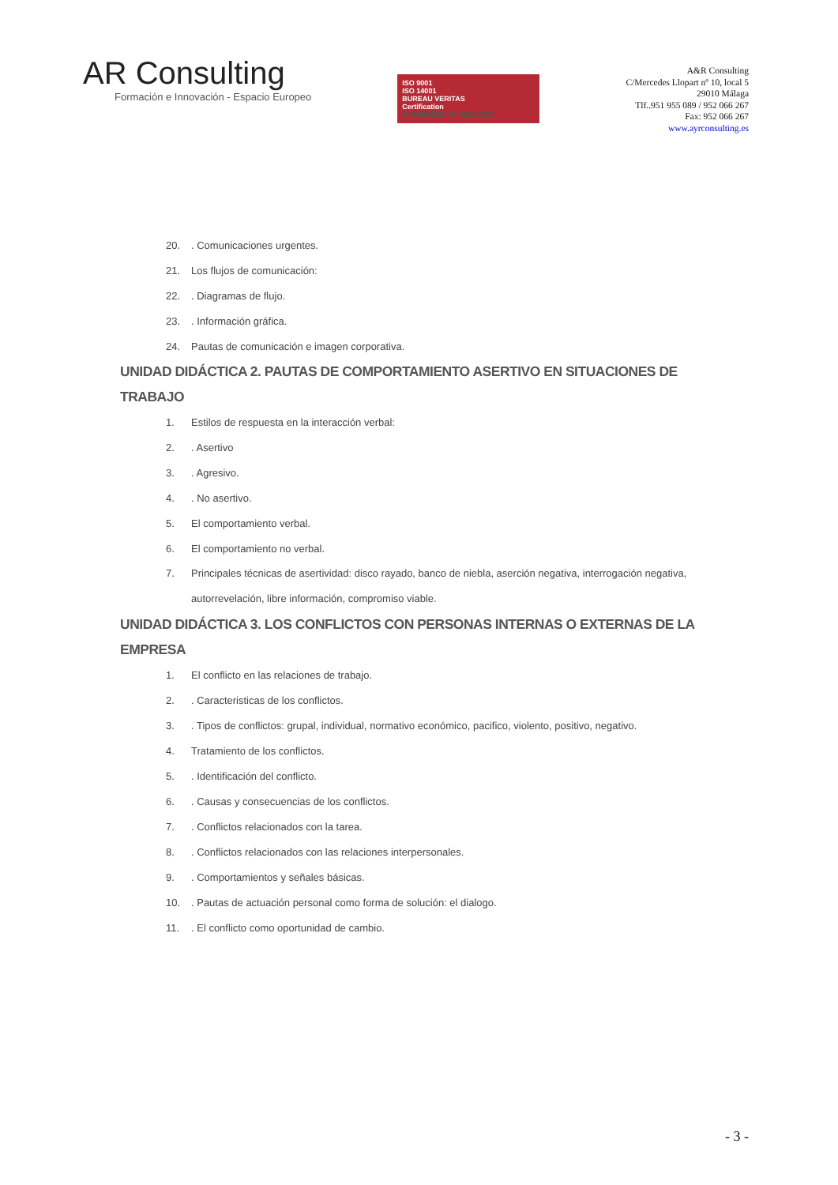AR Consulting
Formación e Innovación - Espacio Europeo
ISO 9001
ISO 14001
BUREAU VERITAS
Certification
Nº ES084239 / Nº ES084240
A&R Consulting
C/Mercedes Llopart nº 10, local 5
29010 Málaga
Tlf..951 955 089 / 952 066 267
Fax: 952 066 267
www.ayrconsulting.es
20.. Comunicaciones urgentes.
21. Los flujos de comunicación:
22.. Diagramas de flujo.
23.. Información gráfica.
24. Pautas de comunicación e imagen corporativa.
UNIDAD DIDÁCTICA 2. PAUTAS DE COMPORTAMIENTO ASERTIVO EN SITUACIONES DE TRABAJO
1. Estilos de respuesta en la interacción verbal:
2.. Asertivo
3.. Agresivo.
4.. No asertivo.
5. El comportamiento verbal.
6. El comportamiento no verbal.
7. Principales técnicas de asertividad: disco rayado, banco de niebla, aserción negativa, interrogación negativa, autorrevelación, libre información, compromiso viable.
UNIDAD DIDÁCTICA 3. LOS CONFLICTOS CON PERSONAS INTERNAS O EXTERNAS DE LA EMPRESA
1. El conflicto en las relaciones de trabajo.
2.. Caracteristicas de los conflictos.
3.. Tipos de conflictos: grupal, individual, normativo económico, pacifico, violento, positivo, negativo.
4. Tratamiento de los conflictos.
5.. Identificación del conflicto.
6.. Causas y consecuencias de los conflictos.
7.. Conflictos relacionados con la tarea.
8.. Conflictos relacionados con las relaciones interpersonales.
9.. Comportamientos y señales básicas.
10.. Pautas de actuación personal como forma de solución: el dialogo.
11.. El conflicto como oportunidad de cambio.
- 3 -